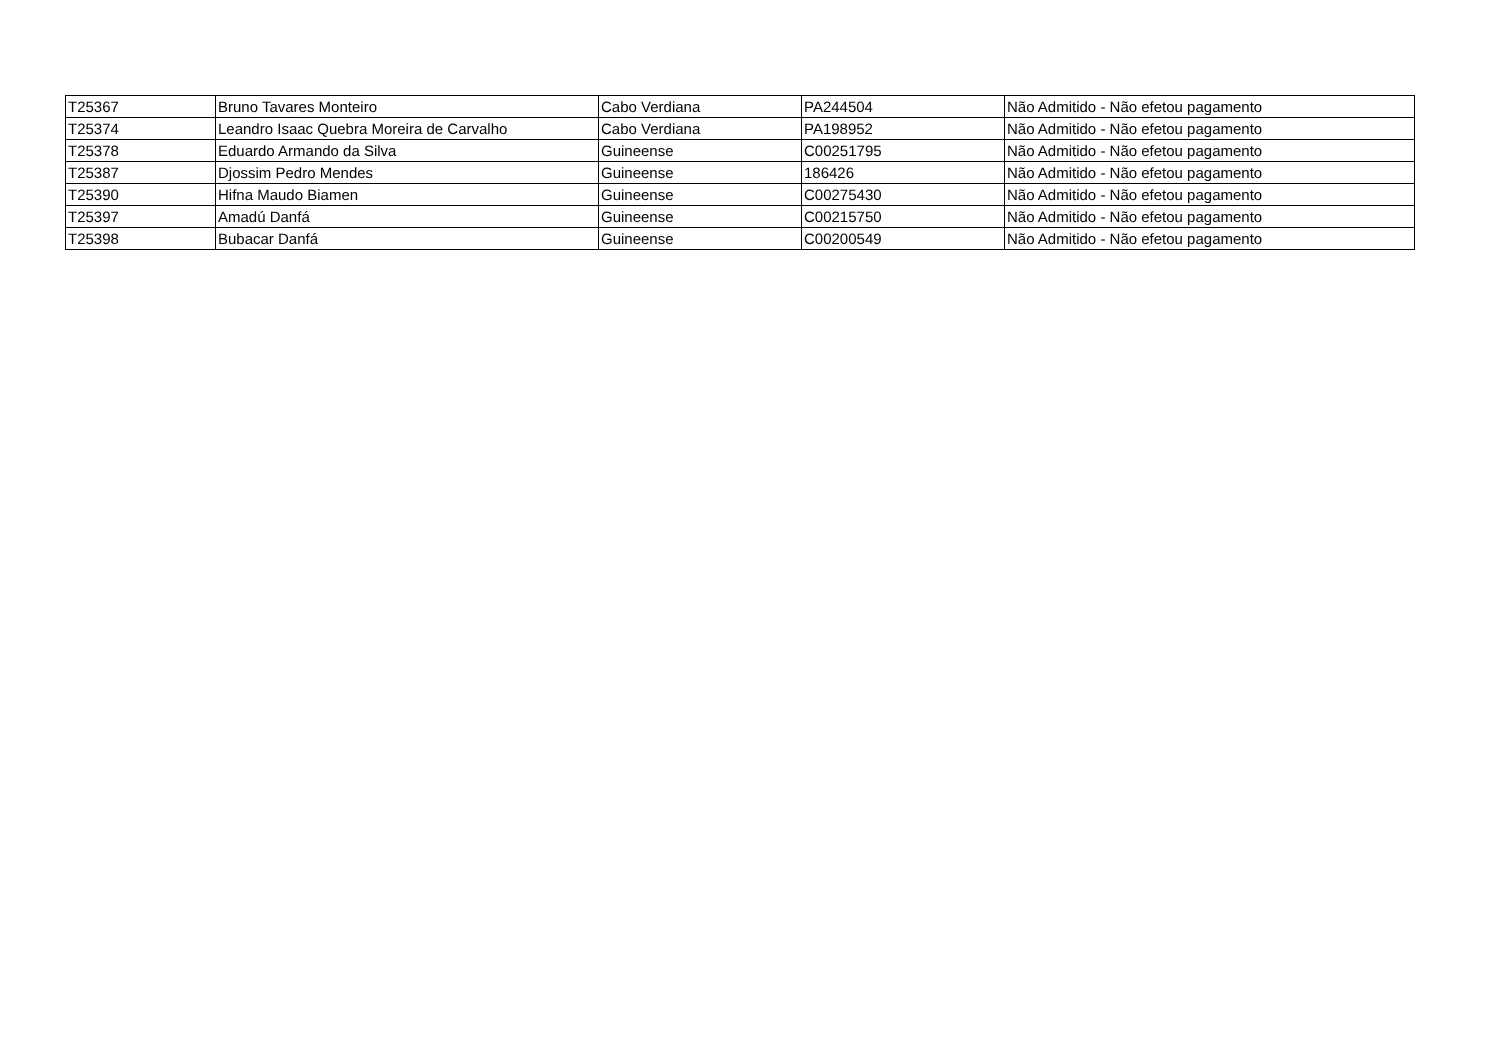| T25367 | Bruno Tavares Monteiro | Cabo Verdiana | PA244504 | Não Admitido - Não efetou pagamento |
| T25374 | Leandro Isaac Quebra Moreira de Carvalho | Cabo Verdiana | PA198952 | Não Admitido - Não efetou pagamento |
| T25378 | Eduardo Armando da Silva | Guineense | C00251795 | Não Admitido - Não efetou pagamento |
| T25387 | Djossim Pedro Mendes | Guineense | 186426 | Não Admitido - Não efetou pagamento |
| T25390 | Hifna Maudo Biamen | Guineense | C00275430 | Não Admitido - Não efetou pagamento |
| T25397 | Amadú Danfá | Guineense | C00215750 | Não Admitido - Não efetou pagamento |
| T25398 | Bubacar Danfá | Guineense | C00200549 | Não Admitido - Não efetou pagamento |